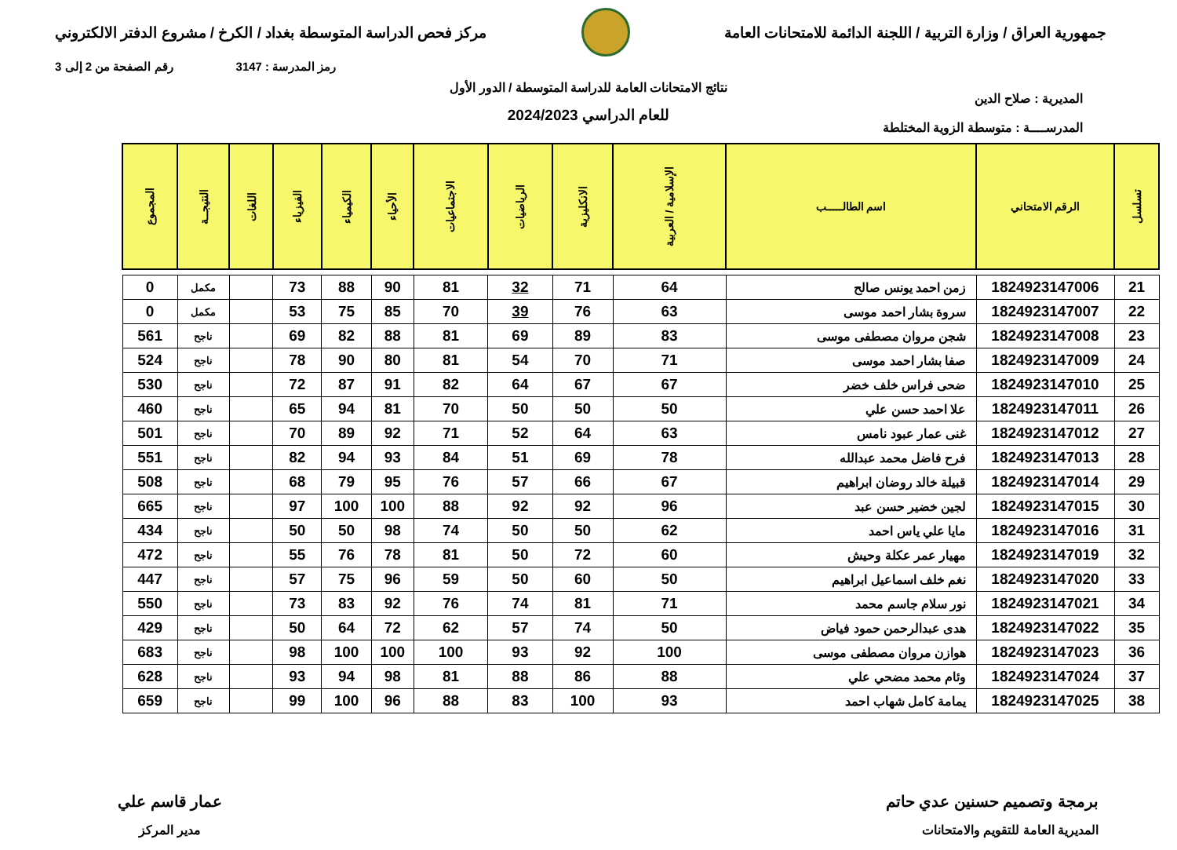جمهورية العراق / وزارة التربية / اللجنة الدائمة للامتحانات العامة
مركز فحص الدراسة المتوسطة بغداد / الكرخ / مشروع الدفتر الالكتروني
رمز المدرسة : 3147 رقم الصفحة من 2 إلى 3
المديرية : صلاح الدين
المدرســــة : متوسطة الزوية المختلطة
نتائج الامتحانات العامة للدراسة المتوسطة / الدور الأول
للعام الدراسي 2024/2023
| تسلسل | الرقم الامتحاني | اسم الطالـــــب | الإسلامية / العربية | الانكليزية | الرياضيات | الاجتماعيات | الأحياء | الكيمياء | الفيزياء | اللغات | النتيجــة | المجموع |
| --- | --- | --- | --- | --- | --- | --- | --- | --- | --- | --- | --- | --- |
| 21 | 1824923147006 | زمن احمد يونس صالح | 64 | 71 | 32 | 81 | 90 | 88 | 73 | | مكمل | 0 |
| 22 | 1824923147007 | سروة بشار احمد موسى | 63 | 76 | 39 | 70 | 85 | 75 | 53 | | مكمل | 0 |
| 23 | 1824923147008 | شجن مروان مصطفى موسى | 83 | 89 | 69 | 81 | 88 | 82 | 69 | | ناجح | 561 |
| 24 | 1824923147009 | صفا بشار احمد موسى | 71 | 70 | 54 | 81 | 80 | 90 | 78 | | ناجح | 524 |
| 25 | 1824923147010 | ضحى فراس خلف خضر | 67 | 67 | 64 | 82 | 91 | 87 | 72 | | ناجح | 530 |
| 26 | 1824923147011 | علا احمد حسن علي | 50 | 50 | 50 | 70 | 81 | 94 | 65 | | ناجح | 460 |
| 27 | 1824923147012 | غنى عمار عبود نامس | 63 | 64 | 52 | 71 | 92 | 89 | 70 | | ناجح | 501 |
| 28 | 1824923147013 | فرح فاضل محمد عبدالله | 78 | 69 | 51 | 84 | 93 | 94 | 82 | | ناجح | 551 |
| 29 | 1824923147014 | قبيلة خالد روضان ابراهيم | 67 | 66 | 57 | 76 | 95 | 79 | 68 | | ناجح | 508 |
| 30 | 1824923147015 | لجين خضير حسن عبد | 96 | 92 | 92 | 88 | 100 | 100 | 97 | | ناجح | 665 |
| 31 | 1824923147016 | مايا علي ياس احمد | 62 | 50 | 50 | 74 | 98 | 50 | 50 | | ناجح | 434 |
| 32 | 1824923147019 | مهيار عمر عكلة وحيش | 60 | 72 | 50 | 81 | 78 | 76 | 55 | | ناجح | 472 |
| 33 | 1824923147020 | نغم خلف اسماعيل ابراهيم | 50 | 60 | 50 | 59 | 96 | 75 | 57 | | ناجح | 447 |
| 34 | 1824923147021 | نور سلام جاسم محمد | 71 | 81 | 74 | 76 | 92 | 83 | 73 | | ناجح | 550 |
| 35 | 1824923147022 | هدى عبدالرحمن حمود فياض | 50 | 74 | 57 | 62 | 72 | 64 | 50 | | ناجح | 429 |
| 36 | 1824923147023 | هوازن مروان مصطفى موسى | 100 | 92 | 93 | 100 | 100 | 100 | 98 | | ناجح | 683 |
| 37 | 1824923147024 | وئام محمد مضحي علي | 88 | 86 | 88 | 81 | 98 | 94 | 93 | | ناجح | 628 |
| 38 | 1824923147025 | يمامة كامل شهاب احمد | 93 | 100 | 83 | 88 | 96 | 100 | 99 | | ناجح | 659 |
برمجة وتصميم حسنين عدي حاتم
المديرية العامة للتقويم والامتحانات
عمار قاسم علي
مدير المركز